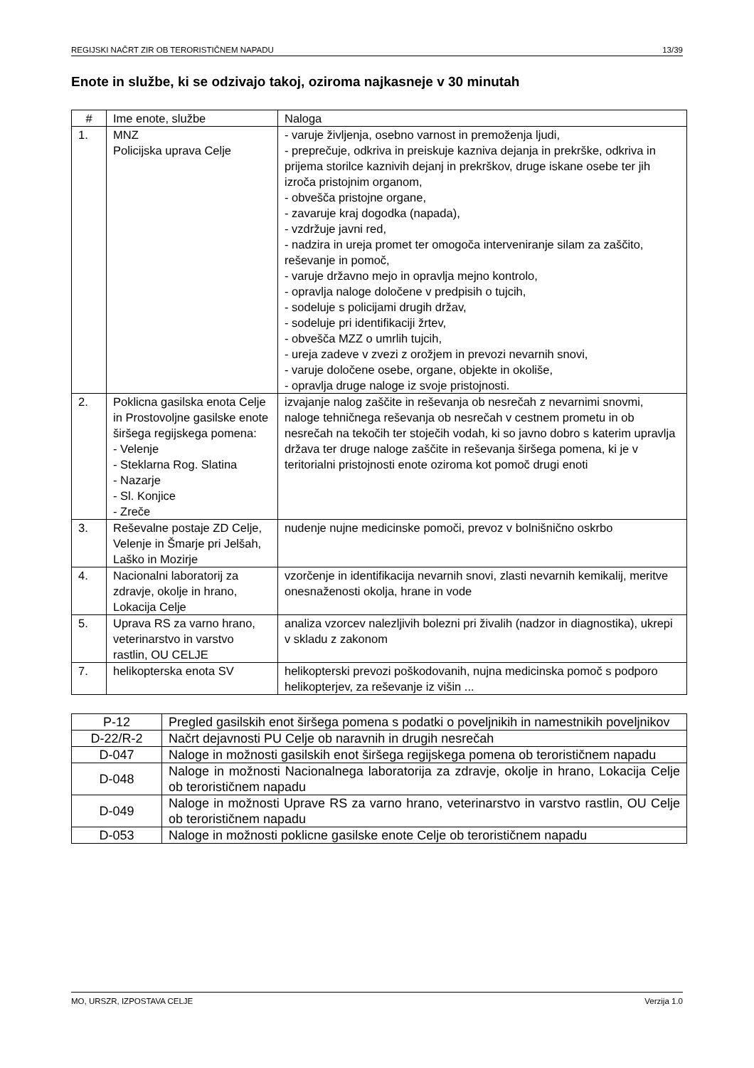REGIJSKI NAČRT ZIR OB TERORISTIČNEM NAPADU 13/39
Enote in službe, ki se odzivajo takoj, oziroma najkasneje v 30 minutah
| # | Ime enote, službe | Naloga |
| --- | --- | --- |
| 1. | MNZ Policijska uprava Celje | - varuje življenja, osebno varnost in premoženja ljudi, - preprečuje, odkriva in preiskuje kazniva dejanja in prekrške, odkriva in prijema storilce kaznivih dejanj in prekrškov, druge iskane osebe ter jih izroča pristojnim organom, - obvešča pristojne organe, - zavaruje kraj dogodka (napada), - vzdržuje javni red, - nadzira in ureja promet ter omogoča interveniranje silam za zaščito, reševanje in pomoč, - varuje državno mejo in opravlja mejno kontrolo, - opravlja naloge določene v predpisih o tujcih, - sodeluje s policijami drugih držav, - sodeluje pri identifikaciji žrtev, - obvešča MZZ o umrlih tujcih, - ureja zadeve v zvezi z orožjem in prevozi nevarnih snovi, - varuje določene osebe, organe, objekte in okoliše, - opravlja druge naloge iz svoje pristojnosti. |
| 2. | Poklicna gasilska enota Celje in Prostovoljne gasilske enote širšega regijskega pomena: - Velenje - Steklarna Rog. Slatina - Nazarje - Sl. Konjice - Zreče | izvajanje nalog zaščite in reševanja ob nesrečah z nevarnimi snovmi, naloge tehničnega reševanja ob nesrečah v cestnem prometu in ob nesrečah na tekočih ter stoječih vodah, ki so javno dobro s katerim upravlja država ter druge naloge zaščite in reševanja širšega pomena, ki je v teritorialni pristojnosti enote oziroma kot pomoč drugi enoti |
| 3. | Reševalne postaje ZD Celje, Velenje in Šmarje pri Jelšah, Laško in Mozirje | nudenje nujne medicinske pomoči, prevoz v bolnišnično oskrbo |
| 4. | Nacionalni laboratorij za zdravje, okolje in hrano, Lokacija Celje | vzorčenje in identifikacija nevarnih snovi, zlasti nevarnih kemikalij, meritve onesnaženosti okolja, hrane in vode |
| 5. | Uprava RS za varno hrano, veterinarstvo in varstvo rastlin, OU CELJE | analiza vzorcev nalezljivih bolezni pri živalih (nadzor in diagnostika), ukrepi v skladu z zakonom |
| 7. | helikopterska enota SV | helikopterski prevozi poškodovanih, nujna medicinska pomoč s podporo helikopterjev, za reševanje iz višin ... |
| P-12 | Pregled gasilskih enot širšega pomena s podatki o poveljnikih in namestnikih poveljnikov |
| D-22/R-2 | Načrt dejavnosti PU Celje ob naravnih in drugih nesrečah |
| D-047 | Naloge in možnosti gasilskih enot širšega regijskega pomena ob terorističnem napadu |
| D-048 | Naloge in možnosti Nacionalnega laboratorija za zdravje, okolje in hrano, Lokacija Celje ob terorističnem napadu |
| D-049 | Naloge in možnosti Uprave RS za varno hrano, veterinarstvo in varstvo rastlin, OU Celje ob terorističnem napadu |
| D-053 | Naloge in možnosti poklicne gasilske enote Celje ob terorističnem napadu |
MO, URSZR, IZPOSTAVA CELJE Verzija 1.0